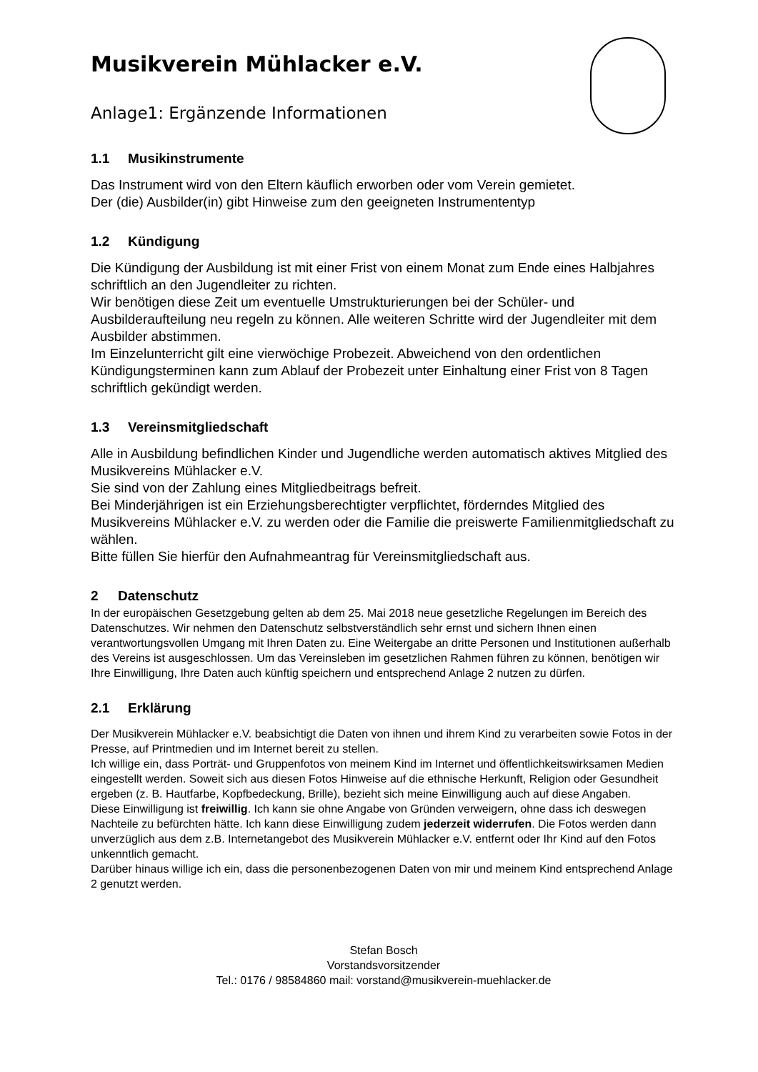Musikverein Mühlacker e.V.
Anlage1: Ergänzende Informationen
1.1 Musikinstrumente
Das Instrument wird von den Eltern käuflich erworben oder vom Verein gemietet.
Der (die) Ausbilder(in) gibt Hinweise zum den geeigneten Instrumententyp
1.2 Kündigung
Die Kündigung der Ausbildung ist mit einer Frist von einem Monat zum Ende eines Halbjahres schriftlich an den Jugendleiter zu richten.
Wir benötigen diese Zeit um eventuelle Umstrukturierungen bei der Schüler- und Ausbilderaufteilung neu regeln zu können. Alle weiteren Schritte wird der Jugendleiter mit dem Ausbilder abstimmen.
Im Einzelunterricht gilt eine vierwöchige Probezeit. Abweichend von den ordentlichen Kündigungsterminen kann zum Ablauf der Probezeit unter Einhaltung einer Frist von 8 Tagen schriftlich gekündigt werden.
1.3 Vereinsmitgliedschaft
Alle in Ausbildung befindlichen Kinder und Jugendliche werden automatisch aktives Mitglied des Musikvereins Mühlacker e.V.
Sie sind von der Zahlung eines Mitgliedbeitrags befreit.
Bei Minderjährigen ist ein Erziehungsberechtigter verpflichtet, förderndes Mitglied des Musikvereins Mühlacker e.V. zu werden oder die Familie die preiswerte Familienmitgliedschaft zu wählen.
Bitte füllen Sie hierfür den Aufnahmeantrag für Vereinsmitgliedschaft aus.
2 Datenschutz
In der europäischen Gesetzgebung gelten ab dem 25. Mai 2018 neue gesetzliche Regelungen im Bereich des Datenschutzes. Wir nehmen den Datenschutz selbstverständlich sehr ernst und sichern Ihnen einen verantwortungsvollen Umgang mit Ihren Daten zu. Eine Weitergabe an dritte Personen und Institutionen außerhalb des Vereins ist ausgeschlossen. Um das Vereinsleben im gesetzlichen Rahmen führen zu können, benötigen wir Ihre Einwilligung, Ihre Daten auch künftig speichern und entsprechend Anlage 2 nutzen zu dürfen.
2.1 Erklärung
Der Musikverein Mühlacker e.V. beabsichtigt die Daten von ihnen und ihrem Kind zu verarbeiten sowie Fotos in der Presse, auf Printmedien und im Internet bereit zu stellen.
Ich willige ein, dass Porträt- und Gruppenfotos von meinem Kind im Internet und öffentlichkeitswirksamen Medien eingestellt werden. Soweit sich aus diesen Fotos Hinweise auf die ethnische Herkunft, Religion oder Gesundheit ergeben (z. B. Hautfarbe, Kopfbedeckung, Brille), bezieht sich meine Einwilligung auch auf diese Angaben.
Diese Einwilligung ist freiwillig. Ich kann sie ohne Angabe von Gründen verweigern, ohne dass ich deswegen Nachteile zu befürchten hätte. Ich kann diese Einwilligung zudem jederzeit widerrufen. Die Fotos werden dann unverzüglich aus dem z.B. Internetangebot des Musikverein Mühlacker e.V. entfernt oder Ihr Kind auf den Fotos unkenntlich gemacht.
Darüber hinaus willige ich ein, dass die personenbezogenen Daten von mir und meinem Kind entsprechend Anlage 2 genutzt werden.
Stefan Bosch
Vorstandsvorsitzender
Tel.: 0176 / 98584860 mail: vorstand@musikverein-muehlacker.de